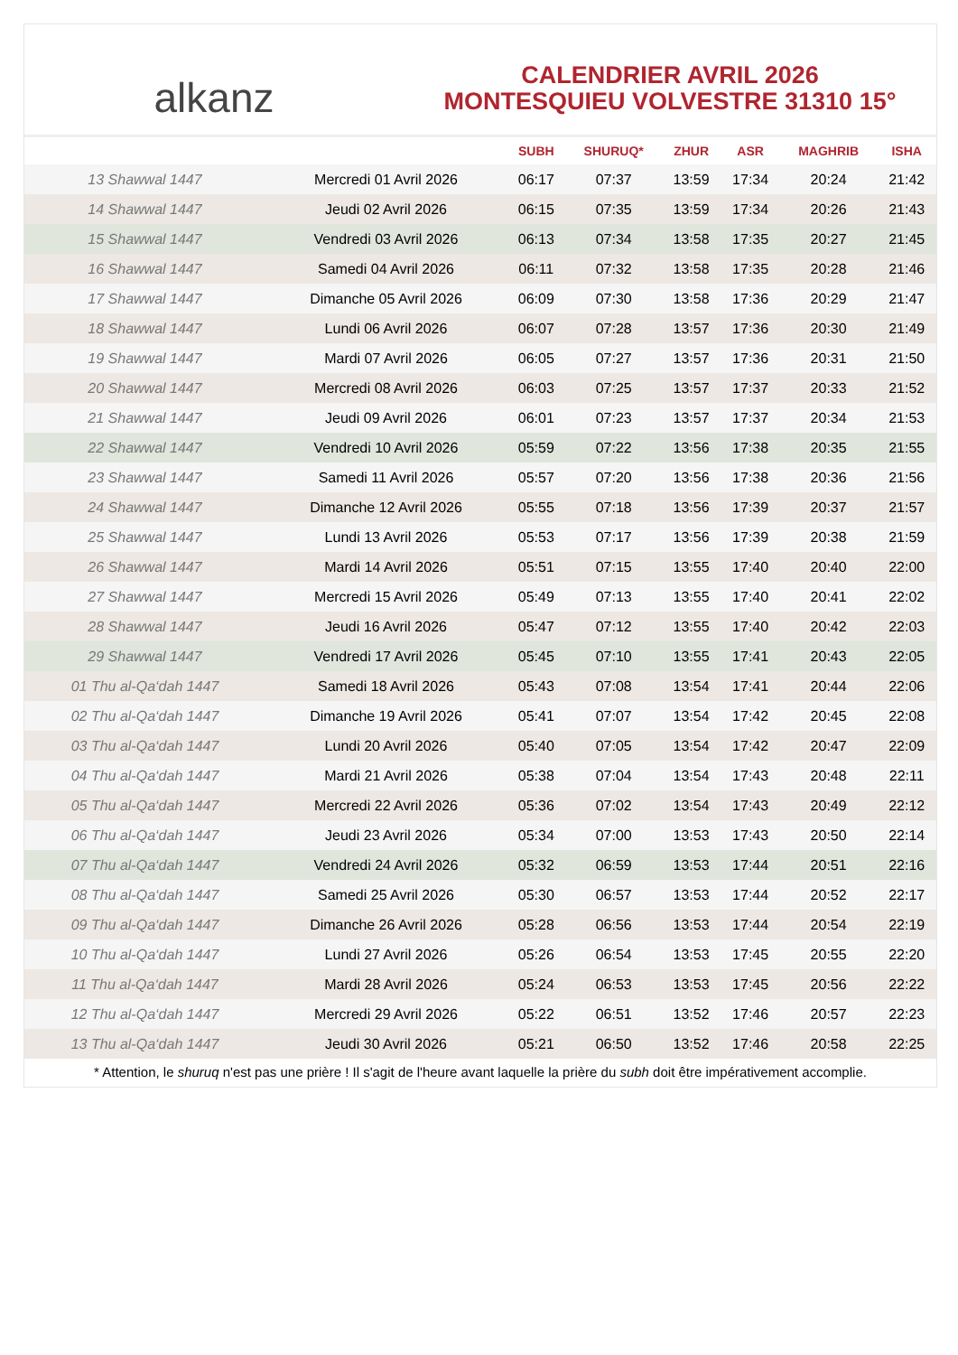alkanz
CALENDRIER AVRIL 2026
MONTESQUIEU VOLVESTRE 31310 15°
| | | SUBH | SHURUQ* | ZHUR | ASR | MAGHRIB | ISHA |
| --- | --- | --- | --- | --- | --- | --- | --- |
| 13 Shawwal 1447 | Mercredi 01 Avril 2026 | 06:17 | 07:37 | 13:59 | 17:34 | 20:24 | 21:42 |
| 14 Shawwal 1447 | Jeudi 02 Avril 2026 | 06:15 | 07:35 | 13:59 | 17:34 | 20:26 | 21:43 |
| 15 Shawwal 1447 | Vendredi 03 Avril 2026 | 06:13 | 07:34 | 13:58 | 17:35 | 20:27 | 21:45 |
| 16 Shawwal 1447 | Samedi 04 Avril 2026 | 06:11 | 07:32 | 13:58 | 17:35 | 20:28 | 21:46 |
| 17 Shawwal 1447 | Dimanche 05 Avril 2026 | 06:09 | 07:30 | 13:58 | 17:36 | 20:29 | 21:47 |
| 18 Shawwal 1447 | Lundi 06 Avril 2026 | 06:07 | 07:28 | 13:57 | 17:36 | 20:30 | 21:49 |
| 19 Shawwal 1447 | Mardi 07 Avril 2026 | 06:05 | 07:27 | 13:57 | 17:36 | 20:31 | 21:50 |
| 20 Shawwal 1447 | Mercredi 08 Avril 2026 | 06:03 | 07:25 | 13:57 | 17:37 | 20:33 | 21:52 |
| 21 Shawwal 1447 | Jeudi 09 Avril 2026 | 06:01 | 07:23 | 13:57 | 17:37 | 20:34 | 21:53 |
| 22 Shawwal 1447 | Vendredi 10 Avril 2026 | 05:59 | 07:22 | 13:56 | 17:38 | 20:35 | 21:55 |
| 23 Shawwal 1447 | Samedi 11 Avril 2026 | 05:57 | 07:20 | 13:56 | 17:38 | 20:36 | 21:56 |
| 24 Shawwal 1447 | Dimanche 12 Avril 2026 | 05:55 | 07:18 | 13:56 | 17:39 | 20:37 | 21:57 |
| 25 Shawwal 1447 | Lundi 13 Avril 2026 | 05:53 | 07:17 | 13:56 | 17:39 | 20:38 | 21:59 |
| 26 Shawwal 1447 | Mardi 14 Avril 2026 | 05:51 | 07:15 | 13:55 | 17:40 | 20:40 | 22:00 |
| 27 Shawwal 1447 | Mercredi 15 Avril 2026 | 05:49 | 07:13 | 13:55 | 17:40 | 20:41 | 22:02 |
| 28 Shawwal 1447 | Jeudi 16 Avril 2026 | 05:47 | 07:12 | 13:55 | 17:40 | 20:42 | 22:03 |
| 29 Shawwal 1447 | Vendredi 17 Avril 2026 | 05:45 | 07:10 | 13:55 | 17:41 | 20:43 | 22:05 |
| 01 Thu al-Qa‘dah 1447 | Samedi 18 Avril 2026 | 05:43 | 07:08 | 13:54 | 17:41 | 20:44 | 22:06 |
| 02 Thu al-Qa‘dah 1447 | Dimanche 19 Avril 2026 | 05:41 | 07:07 | 13:54 | 17:42 | 20:45 | 22:08 |
| 03 Thu al-Qa‘dah 1447 | Lundi 20 Avril 2026 | 05:40 | 07:05 | 13:54 | 17:42 | 20:47 | 22:09 |
| 04 Thu al-Qa‘dah 1447 | Mardi 21 Avril 2026 | 05:38 | 07:04 | 13:54 | 17:43 | 20:48 | 22:11 |
| 05 Thu al-Qa‘dah 1447 | Mercredi 22 Avril 2026 | 05:36 | 07:02 | 13:54 | 17:43 | 20:49 | 22:12 |
| 06 Thu al-Qa‘dah 1447 | Jeudi 23 Avril 2026 | 05:34 | 07:00 | 13:53 | 17:43 | 20:50 | 22:14 |
| 07 Thu al-Qa‘dah 1447 | Vendredi 24 Avril 2026 | 05:32 | 06:59 | 13:53 | 17:44 | 20:51 | 22:16 |
| 08 Thu al-Qa‘dah 1447 | Samedi 25 Avril 2026 | 05:30 | 06:57 | 13:53 | 17:44 | 20:52 | 22:17 |
| 09 Thu al-Qa‘dah 1447 | Dimanche 26 Avril 2026 | 05:28 | 06:56 | 13:53 | 17:44 | 20:54 | 22:19 |
| 10 Thu al-Qa‘dah 1447 | Lundi 27 Avril 2026 | 05:26 | 06:54 | 13:53 | 17:45 | 20:55 | 22:20 |
| 11 Thu al-Qa‘dah 1447 | Mardi 28 Avril 2026 | 05:24 | 06:53 | 13:53 | 17:45 | 20:56 | 22:22 |
| 12 Thu al-Qa‘dah 1447 | Mercredi 29 Avril 2026 | 05:22 | 06:51 | 13:52 | 17:46 | 20:57 | 22:23 |
| 13 Thu al-Qa‘dah 1447 | Jeudi 30 Avril 2026 | 05:21 | 06:50 | 13:52 | 17:46 | 20:58 | 22:25 |
* Attention, le shuruq n'est pas une prière ! Il s'agit de l'heure avant laquelle la prière du subh doit être impérativement accomplie.